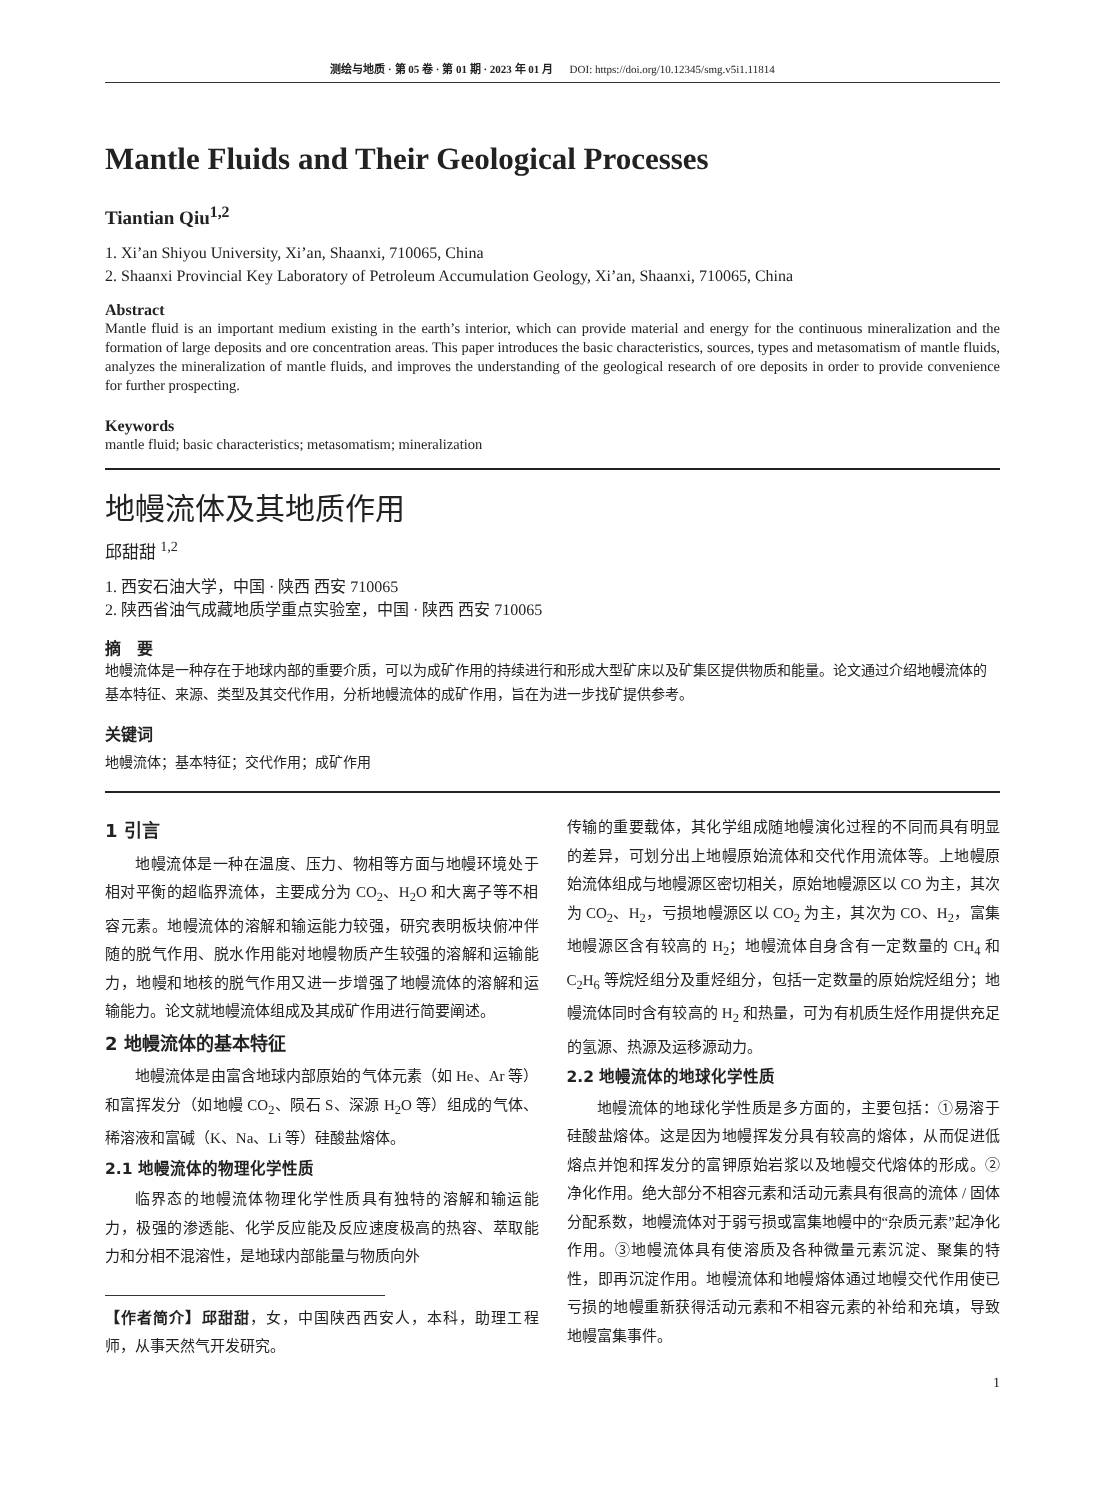测绘与地质 · 第 05 卷 · 第 01 期 · 2023 年 01 月 DOI: https://doi.org/10.12345/smg.v5i1.11814
Mantle Fluids and Their Geological Processes
Tiantian Qiu<sup>1,2</sup>
1. Xi’an Shiyou University, Xi’an, Shaanxi, 710065, China
2. Shaanxi Provincial Key Laboratory of Petroleum Accumulation Geology, Xi’an, Shaanxi, 710065, China
Abstract
Mantle fluid is an important medium existing in the earth’s interior, which can provide material and energy for the continuous mineralization and the formation of large deposits and ore concentration areas. This paper introduces the basic characteristics, sources, types and metasomatism of mantle fluids, analyzes the mineralization of mantle fluids, and improves the understanding of the geological research of ore deposits in order to provide convenience for further prospecting.
Keywords
mantle fluid; basic characteristics; metasomatism; mineralization
地幔流体及其地质作用
邱甜甜 <sup>1,2</sup>
1. 西安石油大学，中国 · 陕西 西安 710065
2. 陕西省油气成藏地质学重点实验室，中国 · 陕西 西安 710065
摘　要
地幔流体是一种存在于地球内部的重要介质，可以为成矿作用的持续进行和形成大型矿床以及矿集区提供物质和能量。论文通过介绍地幔流体的基本特征、来源、类型及其交代作用，分析地幔流体的成矿作用，旨在为进一步找矿提供参考。
关键词
地幔流体；基本特征；交代作用；成矿作用
1 引言
地幔流体是一种在温度、压力、物相等方面与地幔环境处于相对平衡的超临界流体，主要成分为 CO<sub>2</sub>、H<sub>2</sub>O 和大离子等不相容元素。地幔流体的溶解和输运能力较强，研究表明板块俯冲伴随的脱气作用、脱水作用能对地幔物质产生较强的溶解和运输能力，地幔和地核的脱气作用又进一步增强了地幔流体的溶解和运输能力。论文就地幔流体组成及其成矿作用进行简要阐述。
2 地幔流体的基本特征
地幔流体是由富含地球内部原始的气体元素（如 He、Ar 等）和富挥发分（如地幔 CO<sub>2</sub>、陨石 S、深源 H<sub>2</sub>O 等）组成的气体、稀溶液和富碱（K、Na、Li 等）硅酸盐熔体。
2.1 地幔流体的物理化学性质
临界态的地幔流体物理化学性质具有独特的溶解和输运能力，极强的渗透能、化学反应能及反应速度极高的热容、萃取能力和分相不混溶性，是地球内部能量与物质向外
【作者简介】邱甜甜，女，中国陕西西安人，本科，助理工程师，从事天然气开发研究。
传输的重要载体，其化学组成随地幔演化过程的不同而具有明显的差异，可划分出上地幔原始流体和交代作用流体等。上地幔原始流体组成与地幔源区密切相关，原始地幔源区以 CO 为主，其次为 CO<sub>2</sub>、H<sub>2</sub>，亏损地幔源区以 CO<sub>2</sub> 为主，其次为 CO、H<sub>2</sub>，富集地幔源区含有较高的 H<sub>2</sub>；地幔流体自身含有一定数量的 CH<sub>4</sub> 和 C<sub>2</sub>H<sub>6</sub> 等烷烃组分及重烃组分，包括一定数量的原始烷烃组分；地幔流体同时含有较高的 H<sub>2</sub> 和热量，可为有机质生烃作用提供充足的氢源、热源及运移源动力。
2.2 地幔流体的地球化学性质
地幔流体的地球化学性质是多方面的，主要包括：①易溶于硅酸盐熔体。这是因为地幔挥发分具有较高的熔体，从而促进低熔点并饱和挥发分的富钾原始岩浆以及地幔交代熔体的形成。②净化作用。绝大部分不相容元素和活动元素具有很高的流体 / 固体分配系数，地幔流体对于弱亏损或富集地幔中的“杂质元素”起净化作用。③地幔流体具有使溶质及各种微量元素沉淀、聚集的特性，即再沉淀作用。地幔流体和地幔熔体通过地幔交代作用使已亏损的地幔重新获得活动元素和不相容元素的补给和充填，导致地幔富集事件。
1